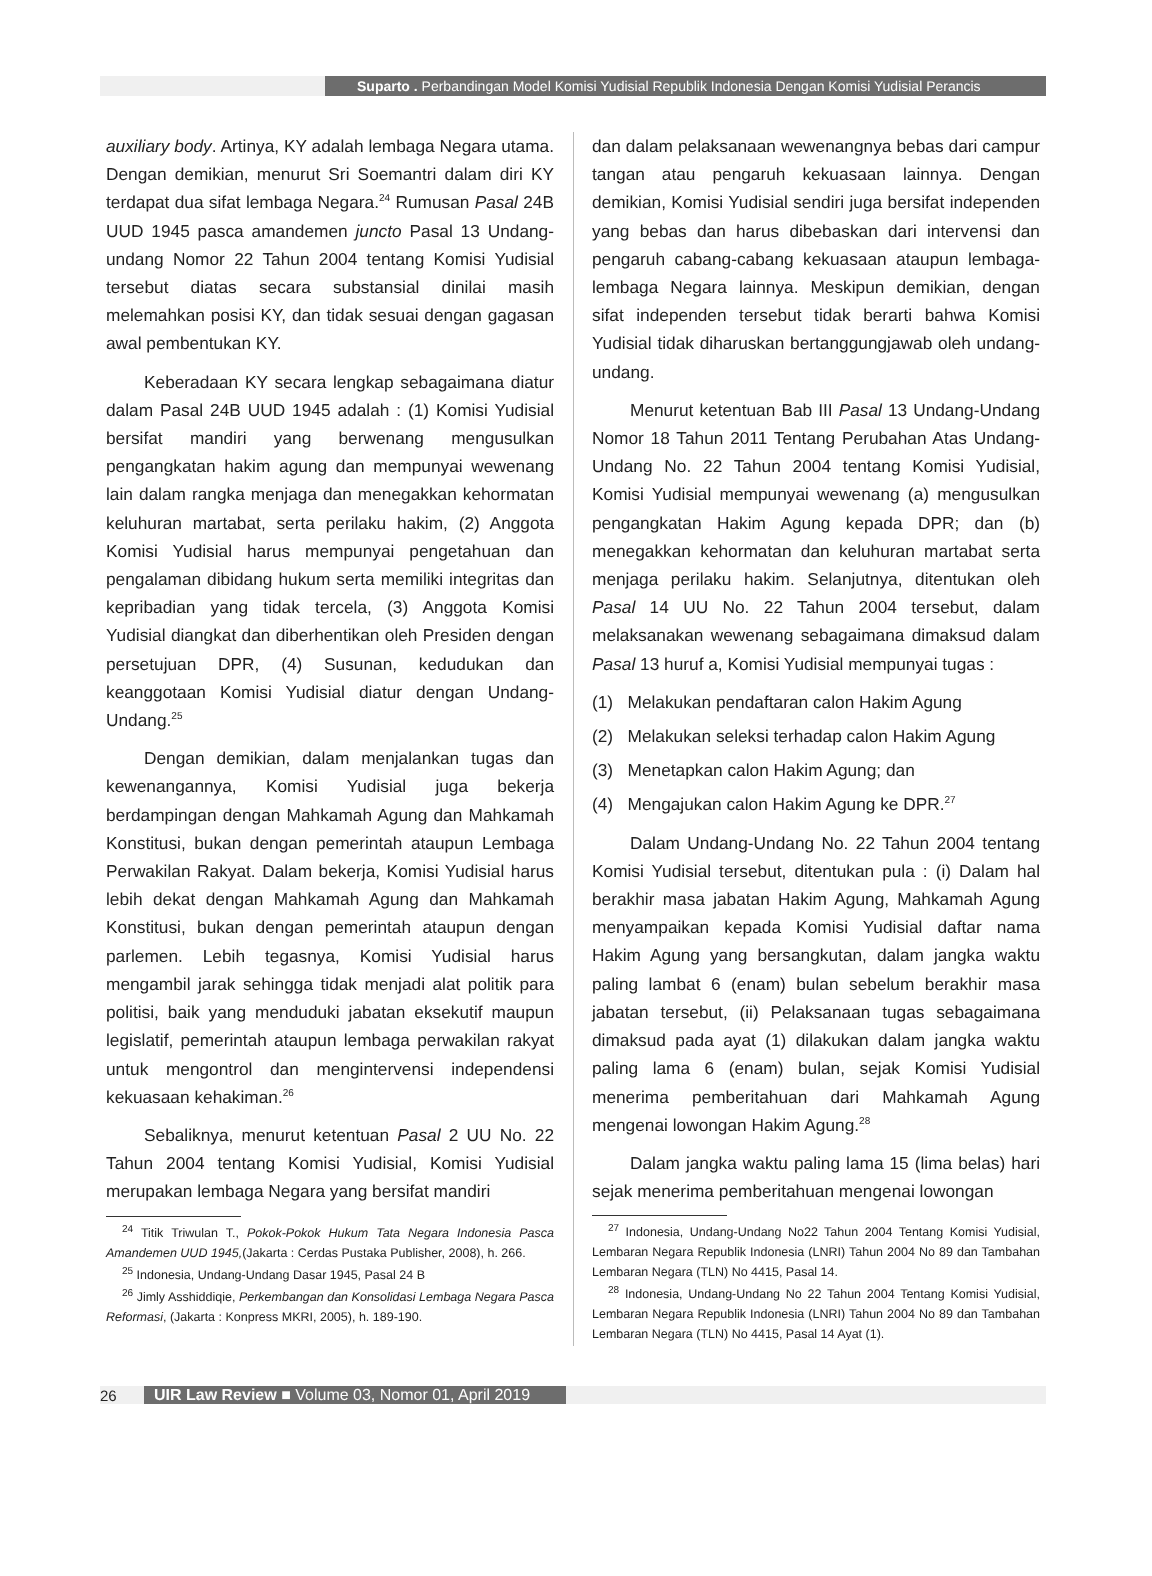Suparto . Perbandingan Model Komisi Yudisial Republik Indonesia Dengan Komisi Yudisial Perancis
auxiliary body. Artinya, KY adalah lembaga Negara utama. Dengan demikian, menurut Sri Soemantri dalam diri KY terdapat dua sifat lembaga Negara.<sup>24</sup> Rumusan Pasal 24B UUD 1945 pasca amandemen juncto Pasal 13 Undang-undang Nomor 22 Tahun 2004 tentang Komisi Yudisial tersebut diatas secara substansial dinilai masih melemahkan posisi KY, dan tidak sesuai dengan gagasan awal pembentukan KY.
Keberadaan KY secara lengkap sebagaimana diatur dalam Pasal 24B UUD 1945 adalah : (1) Komisi Yudisial bersifat mandiri yang berwenang mengusulkan pengangkatan hakim agung dan mempunyai wewenang lain dalam rangka menjaga dan menegakkan kehormatan keluhuran martabat, serta perilaku hakim, (2) Anggota Komisi Yudisial harus mempunyai pengetahuan dan pengalaman dibidang hukum serta memiliki integritas dan kepribadian yang tidak tercela, (3) Anggota Komisi Yudisial diangkat dan diberhentikan oleh Presiden dengan persetujuan DPR, (4) Susunan, kedudukan dan keanggotaan Komisi Yudisial diatur dengan Undang-Undang.<sup>25</sup>
Dengan demikian, dalam menjalankan tugas dan kewenangannya, Komisi Yudisial juga bekerja berdampingan dengan Mahkamah Agung dan Mahkamah Konstitusi, bukan dengan pemerintah ataupun Lembaga Perwakilan Rakyat. Dalam bekerja, Komisi Yudisial harus lebih dekat dengan Mahkamah Agung dan Mahkamah Konstitusi, bukan dengan pemerintah ataupun dengan parlemen. Lebih tegasnya, Komisi Yudisial harus mengambil jarak sehingga tidak menjadi alat politik para politisi, baik yang menduduki jabatan eksekutif maupun legislatif, pemerintah ataupun lembaga perwakilan rakyat untuk mengontrol dan mengintervensi independensi kekuasaan kehakiman.<sup>26</sup>
Sebaliknya, menurut ketentuan Pasal 2 UU No. 22 Tahun 2004 tentang Komisi Yudisial, Komisi Yudisial merupakan lembaga Negara yang bersifat mandiri
<sup>24</sup> Titik Triwulan T., Pokok-Pokok Hukum Tata Negara Indonesia Pasca Amandemen UUD 1945,(Jakarta : Cerdas Pustaka Publisher, 2008), h. 266.
<sup>25</sup> Indonesia, Undang-Undang Dasar 1945, Pasal 24 B
<sup>26</sup> Jimly Asshiddiqie, Perkembangan dan Konsolidasi Lembaga Negara Pasca Reformasi, (Jakarta : Konpress MKRI, 2005), h. 189-190.
dan dalam pelaksanaan wewenangnya bebas dari campur tangan atau pengaruh kekuasaan lainnya. Dengan demikian, Komisi Yudisial sendiri juga bersifat independen yang bebas dan harus dibebaskan dari intervensi dan pengaruh cabang-cabang kekuasaan ataupun lembaga-lembaga Negara lainnya. Meskipun demikian, dengan sifat independen tersebut tidak berarti bahwa Komisi Yudisial tidak diharuskan bertanggungjawab oleh undang-undang.
Menurut ketentuan Bab III Pasal 13 Undang-Undang Nomor 18 Tahun 2011 Tentang Perubahan Atas Undang-Undang No. 22 Tahun 2004 tentang Komisi Yudisial, Komisi Yudisial mempunyai wewenang (a) mengusulkan pengangkatan Hakim Agung kepada DPR; dan (b) menegakkan kehormatan dan keluhuran martabat serta menjaga perilaku hakim. Selanjutnya, ditentukan oleh Pasal 14 UU No. 22 Tahun 2004 tersebut, dalam melaksanakan wewenang sebagaimana dimaksud dalam Pasal 13 huruf a, Komisi Yudisial mempunyai tugas :
(1) Melakukan pendaftaran calon Hakim Agung
(2) Melakukan seleksi terhadap calon Hakim Agung
(3) Menetapkan calon Hakim Agung; dan
(4) Mengajukan calon Hakim Agung ke DPR.<sup>27</sup>
Dalam Undang-Undang No. 22 Tahun 2004 tentang Komisi Yudisial tersebut, ditentukan pula : (i) Dalam hal berakhir masa jabatan Hakim Agung, Mahkamah Agung menyampaikan kepada Komisi Yudisial daftar nama Hakim Agung yang bersangkutan, dalam jangka waktu paling lambat 6 (enam) bulan sebelum berakhir masa jabatan tersebut, (ii) Pelaksanaan tugas sebagaimana dimaksud pada ayat (1) dilakukan dalam jangka waktu paling lama 6 (enam) bulan, sejak Komisi Yudisial menerima pemberitahuan dari Mahkamah Agung mengenai lowongan Hakim Agung.<sup>28</sup>
Dalam jangka waktu paling lama 15 (lima belas) hari sejak menerima pemberitahuan mengenai lowongan
<sup>27</sup> Indonesia, Undang-Undang No22 Tahun 2004 Tentang Komisi Yudisial, Lembaran Negara Republik Indonesia (LNRI) Tahun 2004 No 89 dan Tambahan Lembaran Negara (TLN) No 4415, Pasal 14.
<sup>28</sup> Indonesia, Undang-Undang No 22 Tahun 2004 Tentang Komisi Yudisial, Lembaran Negara Republik Indonesia (LNRI) Tahun 2004 No 89 dan Tambahan Lembaran Negara (TLN) No 4415, Pasal 14 Ayat (1).
26 UIR Law Review ■ Volume 03, Nomor 01, April 2019